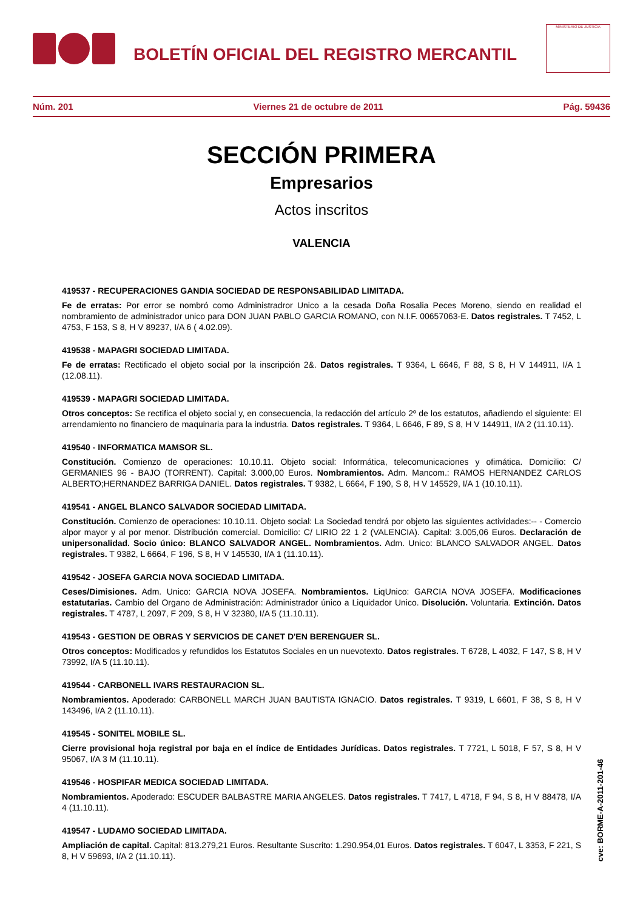BOLETÍN OFICIAL DEL REGISTRO MERCANTIL
MINISTERIO DE JUSTICIA
Núm. 201 Viernes 21 de octubre de 2011 Pág. 59436
SECCIÓN PRIMERA
Empresarios
Actos inscritos
VALENCIA
419537 - RECUPERACIONES GANDIA SOCIEDAD DE RESPONSABILIDAD LIMITADA.
Fe de erratas: Por error se nombró como Administradror Unico a la cesada Doña Rosalia Peces Moreno, siendo en realidad el nombramiento de administrador unico para DON JUAN PABLO GARCIA ROMANO, con N.I.F. 00657063-E. Datos registrales. T 7452, L 4753, F 153, S 8, H V 89237, I/A 6 ( 4.02.09).
419538 - MAPAGRI SOCIEDAD LIMITADA.
Fe de erratas: Rectificado el objeto social por la inscripción 2&. Datos registrales. T 9364, L 6646, F 88, S 8, H V 144911, I/A 1 (12.08.11).
419539 - MAPAGRI SOCIEDAD LIMITADA.
Otros conceptos: Se rectifica el objeto social y, en consecuencia, la redacción del artículo 2º de los estatutos, añadiendo el siguiente: El arrendamiento no financiero de maquinaria para la industria. Datos registrales. T 9364, L 6646, F 89, S 8, H V 144911, I/A 2 (11.10.11).
419540 - INFORMATICA MAMSOR SL.
Constitución. Comienzo de operaciones: 10.10.11. Objeto social: Informática, telecomunicaciones y ofimática. Domicilio: C/ GERMANIES 96 - BAJO (TORRENT). Capital: 3.000,00 Euros. Nombramientos. Adm. Mancom.: RAMOS HERNANDEZ CARLOS ALBERTO;HERNANDEZ BARRIGA DANIEL. Datos registrales. T 9382, L 6664, F 190, S 8, H V 145529, I/A 1 (10.10.11).
419541 - ANGEL BLANCO SALVADOR SOCIEDAD LIMITADA.
Constitución. Comienzo de operaciones: 10.10.11. Objeto social: La Sociedad tendrá por objeto las siguientes actividades:-- - Comercio alpor mayor y al por menor. Distribución comercial. Domicilio: C/ LIRIO 22 1 2 (VALENCIA). Capital: 3.005,06 Euros. Declaración de unipersonalidad. Socio único: BLANCO SALVADOR ANGEL. Nombramientos. Adm. Unico: BLANCO SALVADOR ANGEL. Datos registrales. T 9382, L 6664, F 196, S 8, H V 145530, I/A 1 (11.10.11).
419542 - JOSEFA GARCIA NOVA SOCIEDAD LIMITADA.
Ceses/Dimisiones. Adm. Unico: GARCIA NOVA JOSEFA. Nombramientos. LiqUnico: GARCIA NOVA JOSEFA. Modificaciones estatutarias. Cambio del Organo de Administración: Administrador único a Liquidador Unico. Disolución. Voluntaria. Extinción. Datos registrales. T 4787, L 2097, F 209, S 8, H V 32380, I/A 5 (11.10.11).
419543 - GESTION DE OBRAS Y SERVICIOS DE CANET D'EN BERENGUER SL.
Otros conceptos: Modificados y refundidos los Estatutos Sociales en un nuevotexto. Datos registrales. T 6728, L 4032, F 147, S 8, H V 73992, I/A 5 (11.10.11).
419544 - CARBONELL IVARS RESTAURACION SL.
Nombramientos. Apoderado: CARBONELL MARCH JUAN BAUTISTA IGNACIO. Datos registrales. T 9319, L 6601, F 38, S 8, H V 143496, I/A 2 (11.10.11).
419545 - SONITEL MOBILE SL.
Cierre provisional hoja registral por baja en el índice de Entidades Jurídicas. Datos registrales. T 7721, L 5018, F 57, S 8, H V 95067, I/A 3 M (11.10.11).
419546 - HOSPIFAR MEDICA SOCIEDAD LIMITADA.
Nombramientos. Apoderado: ESCUDER BALBASTRE MARIA ANGELES. Datos registrales. T 7417, L 4718, F 94, S 8, H V 88478, I/A 4 (11.10.11).
419547 - LUDAMO SOCIEDAD LIMITADA.
Ampliación de capital. Capital: 813.279,21 Euros. Resultante Suscrito: 1.290.954,01 Euros. Datos registrales. T 6047, L 3353, F 221, S 8, H V 59693, I/A 2 (11.10.11).
cve: BORME-A-2011-201-46